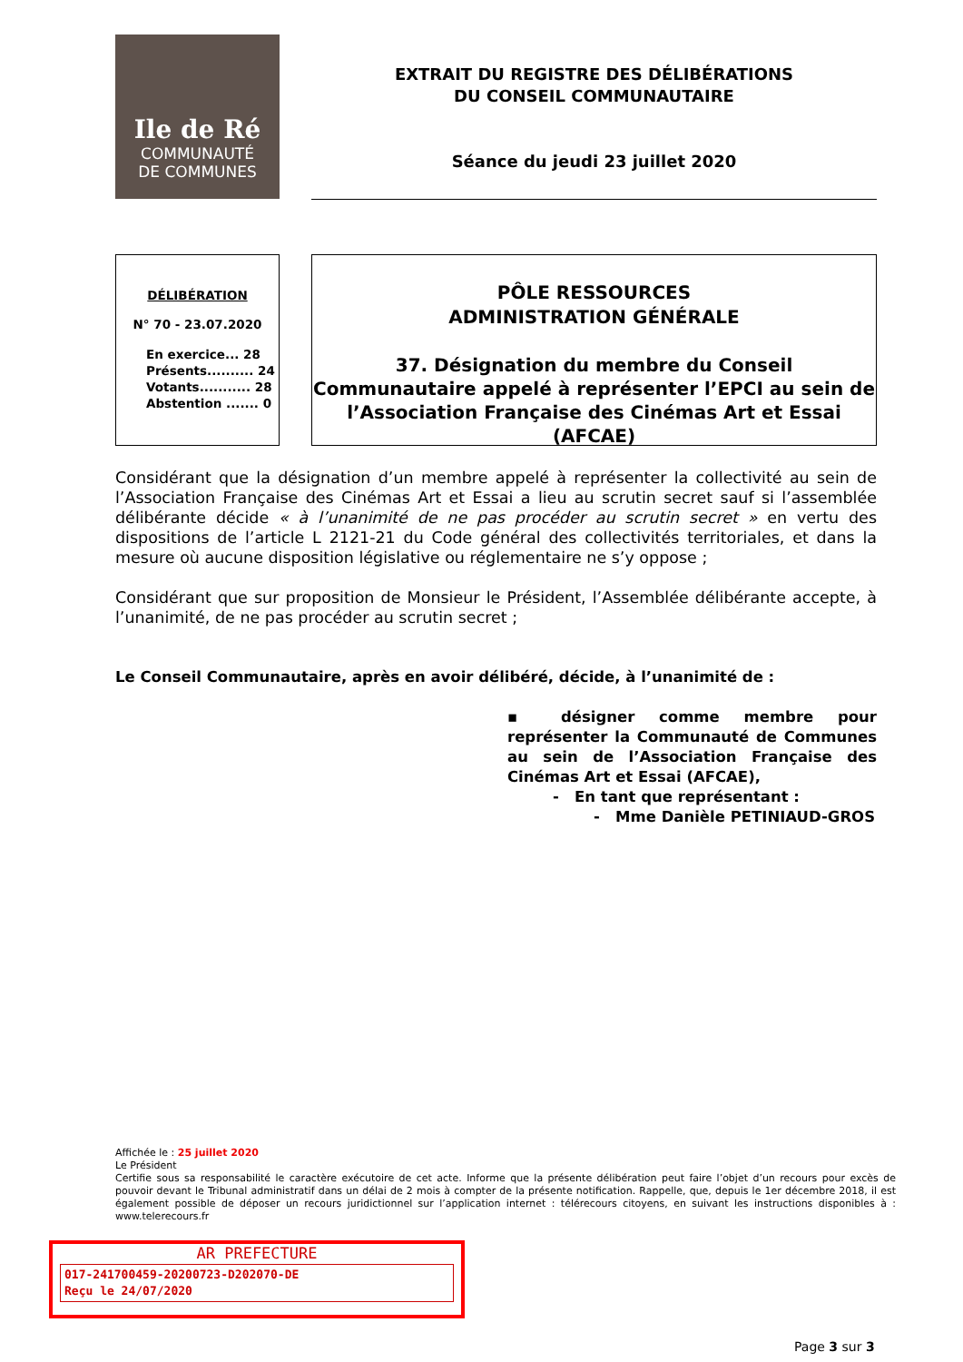Ile de Ré
COMMUNAUTÉ
DE COMMUNES
EXTRAIT DU REGISTRE DES DÉLIBÉRATIONS
DU CONSEIL COMMUNAUTAIRE
Séance du jeudi 23 juillet 2020
DÉLIBÉRATION
N° 70 - 23.07.2020
En exercice... 28
Présents.......... 24
Votants........... 28
Abstention ....... 0
PÔLE RESSOURCES
ADMINISTRATION GÉNÉRALE
37. Désignation du membre du Conseil Communautaire appelé à représenter l’EPCI au sein de l’Association Française des Cinémas Art et Essai (AFCAE)
Considérant que la désignation d’un membre appelé à représenter la collectivité au sein de l’Association Française des Cinémas Art et Essai a lieu au scrutin secret sauf si l’assemblée délibérante décide « à l’unanimité de ne pas procéder au scrutin secret » en vertu des dispositions de l’article L 2121-21 du Code général des collectivités territoriales, et dans la mesure où aucune disposition législative ou réglementaire ne s’y oppose ;
Considérant que sur proposition de Monsieur le Président, l’Assemblée délibérante accepte, à l’unanimité, de ne pas procéder au scrutin secret ;
Le Conseil Communautaire, après en avoir délibéré, décide, à l’unanimité de :
▪ désigner comme membre pour représenter la Communauté de Communes au sein de l’Association Française des Cinémas Art et Essai (AFCAE),
- En tant que représentant :
- Mme Danièle PETINIAUD-GROS
Affichée le : 25 juillet 2020
Le Président
Certifie sous sa responsabilité le caractère exécutoire de cet acte. Informe que la présente délibération peut faire l’objet d’un recours pour excès de pouvoir devant le Tribunal administratif dans un délai de 2 mois à compter de la présente notification. Rappelle, que, depuis le 1er décembre 2018, il est également possible de déposer un recours juridictionnel sur l’application internet : télérecours citoyens, en suivant les instructions disponibles à : www.telerecours.fr
AR PREFECTURE
017-241700459-20200723-D202070-DE
Reçu le 24/07/2020
Page 3 sur 3